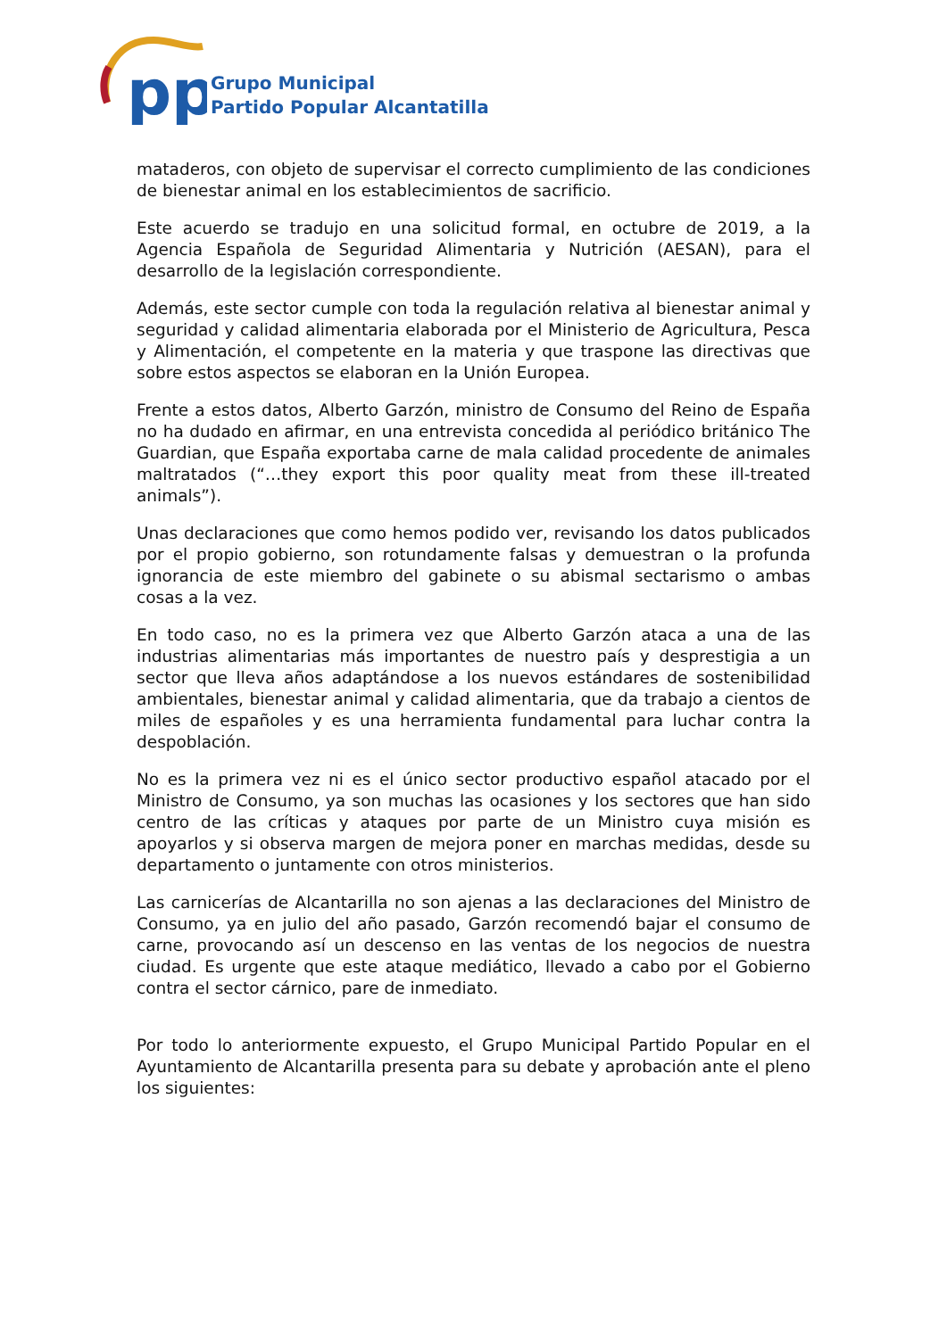pp
Grupo Municipal
Partido Popular Alcantatilla
mataderos, con objeto de supervisar el correcto cumplimiento de las condiciones de bienestar animal en los establecimientos de sacrificio.
Este acuerdo se tradujo en una solicitud formal, en octubre de 2019, a la Agencia Española de Seguridad Alimentaria y Nutrición (AESAN), para el desarrollo de la legislación correspondiente.
Además, este sector cumple con toda la regulación relativa al bienestar animal y seguridad y calidad alimentaria elaborada por el Ministerio de Agricultura, Pesca y Alimentación, el competente en la materia y que traspone las directivas que sobre estos aspectos se elaboran en la Unión Europea.
Frente a estos datos, Alberto Garzón, ministro de Consumo del Reino de España no ha dudado en afirmar, en una entrevista concedida al periódico británico The Guardian, que España exportaba carne de mala calidad procedente de animales maltratados (“…they export this poor quality meat from these ill-treated animals”).
Unas declaraciones que como hemos podido ver, revisando los datos publicados por el propio gobierno, son rotundamente falsas y demuestran o la profunda ignorancia de este miembro del gabinete o su abismal sectarismo o ambas cosas a la vez.
En todo caso, no es la primera vez que Alberto Garzón ataca a una de las industrias alimentarias más importantes de nuestro país y desprestigia a un sector que lleva años adaptándose a los nuevos estándares de sostenibilidad ambientales, bienestar animal y calidad alimentaria, que da trabajo a cientos de miles de españoles y es una herramienta fundamental para luchar contra la despoblación.
No es la primera vez ni es el único sector productivo español atacado por el Ministro de Consumo, ya son muchas las ocasiones y los sectores que han sido centro de las críticas y ataques por parte de un Ministro cuya misión es apoyarlos y si observa margen de mejora poner en marchas medidas, desde su departamento o juntamente con otros ministerios.
Las carnicerías de Alcantarilla no son ajenas a las declaraciones del Ministro de Consumo, ya en julio del año pasado, Garzón recomendó bajar el consumo de carne, provocando así un descenso en las ventas de los negocios de nuestra ciudad. Es urgente que este ataque mediático, llevado a cabo por el Gobierno contra el sector cárnico, pare de inmediato.
Por todo lo anteriormente expuesto, el Grupo Municipal Partido Popular en el Ayuntamiento de Alcantarilla presenta para su debate y aprobación ante el pleno los siguientes: